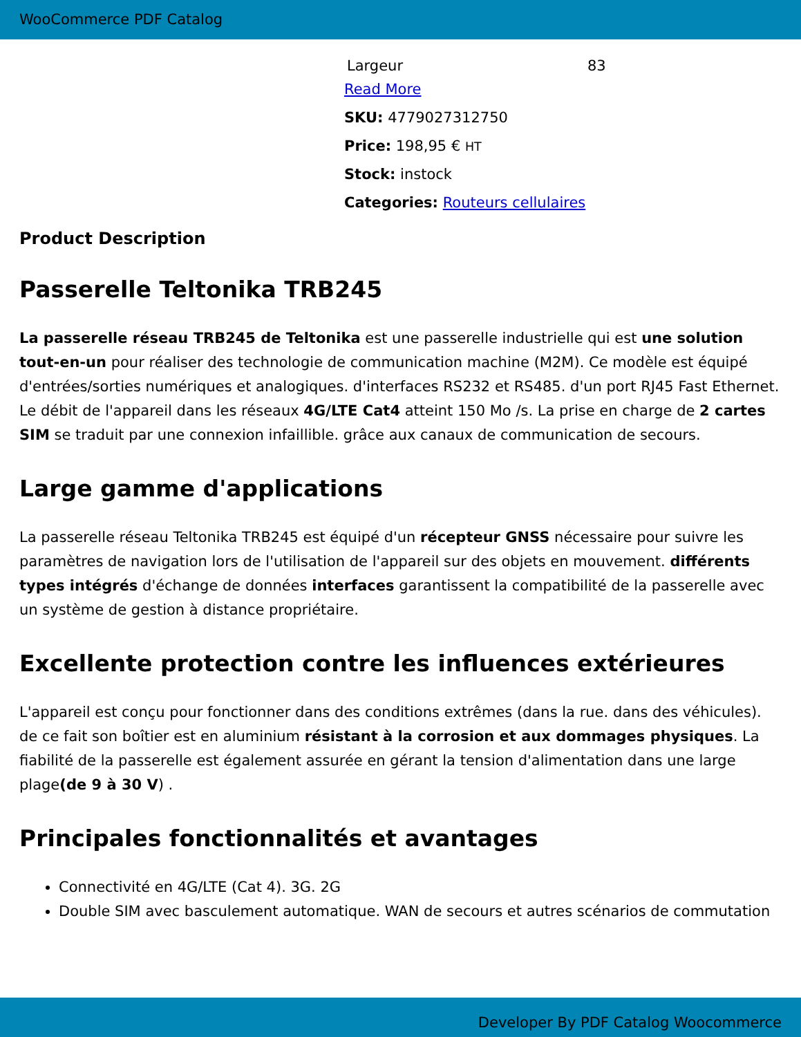WooCommerce PDF Catalog
| Largeur | 83 |
Read More
SKU: 4779027312750
Price: 198,95 € HT
Stock: instock
Categories: Routeurs cellulaires
Product Description
Passerelle Teltonika TRB245
La passerelle réseau TRB245 de Teltonika est une passerelle industrielle qui est une solution tout-en-un pour réaliser des technologie de communication machine (M2M). Ce modèle est équipé d'entrées/sorties numériques et analogiques. d'interfaces RS232 et RS485. d'un port RJ45 Fast Ethernet. Le débit de l'appareil dans les réseaux 4G/LTE Cat4 atteint 150 Mo /s. La prise en charge de 2 cartes SIM se traduit par une connexion infaillible. grâce aux canaux de communication de secours.
Large gamme d'applications
La passerelle réseau Teltonika TRB245 est équipé d'un récepteur GNSS nécessaire pour suivre les paramètres de navigation lors de l'utilisation de l'appareil sur des objets en mouvement. différents types intégrés d'échange de données interfaces garantissent la compatibilité de la passerelle avec un système de gestion à distance propriétaire.
Excellente protection contre les influences extérieures
L'appareil est conçu pour fonctionner dans des conditions extrêmes (dans la rue. dans des véhicules). de ce fait son boîtier est en aluminium résistant à la corrosion et aux dommages physiques. La fiabilité de la passerelle est également assurée en gérant la tension d'alimentation dans une large plage(de 9 à 30 V) .
Principales fonctionnalités et avantages
Connectivité en 4G/LTE (Cat 4). 3G. 2G
Double SIM avec basculement automatique. WAN de secours et autres scénarios de commutation
Developer By PDF Catalog Woocommerce